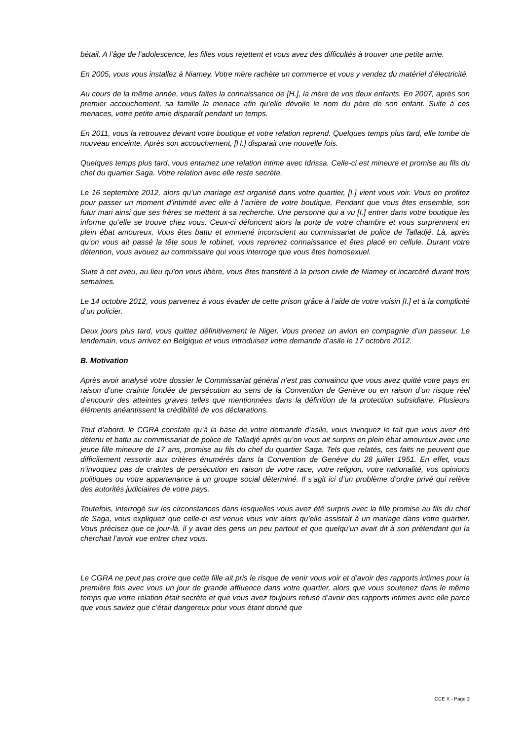bétail. A l’âge de l’adolescence, les filles vous rejettent et vous avez des difficultés à trouver une petite amie.
En 2005, vous vous installez à Niamey. Votre mère rachète un commerce et vous y vendez du matériel d’électricité.
Au cours de la même année, vous faites la connaissance de [H.], la mère de vos deux enfants. En 2007, après son premier accouchement, sa famille la menace afin qu’elle dévoile le nom du père de son enfant. Suite à ces menaces, votre petite amie disparaît pendant un temps.
En 2011, vous la retrouvez devant votre boutique et votre relation reprend. Quelques temps plus tard, elle tombe de nouveau enceinte. Après son accouchement, [H.] disparait une nouvelle fois.
Quelques temps plus tard, vous entamez une relation intime avec Idrissa. Celle-ci est mineure et promise au fils du chef du quartier Saga. Votre relation avec elle reste secrète.
Le 16 septembre 2012, alors qu’un mariage est organisé dans votre quartier, [I.] vient vous voir. Vous en profitez pour passer un moment d’intimité avec elle à l’arrière de votre boutique. Pendant que vous êtes ensemble, son futur mari ainsi que ses frères se mettent à sa recherche. Une personne qui a vu [I.] entrer dans votre boutique les informe qu’elle se trouve chez vous. Ceux-ci défoncent alors la porte de votre chambre et vous surprennent en plein ébat amoureux. Vous êtes battu et emmené inconscient au commissariat de police de Talladjé. Là, après qu’on vous ait passé la tête sous le robinet, vous reprenez connaissance et êtes placé en cellule. Durant votre détention, vous avouez au commissaire qui vous interroge que vous êtes homosexuel.
Suite à cet aveu, au lieu qu’on vous libère, vous êtes transféré à la prison civile de Niamey et incarcéré durant trois semaines.
Le 14 octobre 2012, vous parvenez à vous évader de cette prison grâce à l’aide de votre voisin [I.] et à la complicité d’un policier.
Deux jours plus tard, vous quittez définitivement le Niger. Vous prenez un avion en compagnie d’un passeur. Le lendemain, vous arrivez en Belgique et vous introduisez votre demande d’asile le 17 octobre 2012.
B. Motivation
Après avoir analysé votre dossier le Commissariat général n’est pas convaincu que vous avez quitté votre pays en raison d’une crainte fondée de persécution au sens de la Convention de Genève ou en raison d’un risque réel d’encourir des atteintes graves telles que mentionnées dans la définition de la protection subsidiaire. Plusieurs éléments anéantissent la crédibilité de vos déclarations.
Tout d’abord, le CGRA constate qu’à la base de votre demande d’asile, vous invoquez le fait que vous avez été détenu et battu au commissariat de police de Talladjé après qu’on vous ait surpris en plein ébat amoureux avec une jeune fille mineure de 17 ans, promise au fils du chef du quartier Saga. Tels que relatés, ces faits ne peuvent que difficilement ressortir aux critères énumérés dans la Convention de Genève du 28 juillet 1951. En effet, vous n’invoquez pas de craintes de persécution en raison de votre race, votre religion, votre nationalité, vos opinions politiques ou votre appartenance à un groupe social déterminé. Il s’agit ici d’un problème d’ordre privé qui relève des autorités judiciaires de votre pays.
Toutefois, interrogé sur les circonstances dans lesquelles vous avez été surpris avec la fille promise au fils du chef de Saga, vous expliquez que celle-ci est venue vous voir alors qu’elle assistait à un mariage dans votre quartier. Vous précisez que ce jour-là, il y avait des gens un peu partout et que quelqu’un avait dit à son prétendant qui la cherchait l’avoir vue entrer chez vous.
Le CGRA ne peut pas croire que cette fille ait pris le risque de venir vous voir et d’avoir des rapports intimes pour la première fois avec vous un jour de grande affluence dans votre quartier, alors que vous soutenez dans le même temps que votre relation était secrète et que vous avez toujours refusé d’avoir des rapports intimes avec elle parce que vous saviez que c’était dangereux pour vous étant donné que
CCE X - Page 2